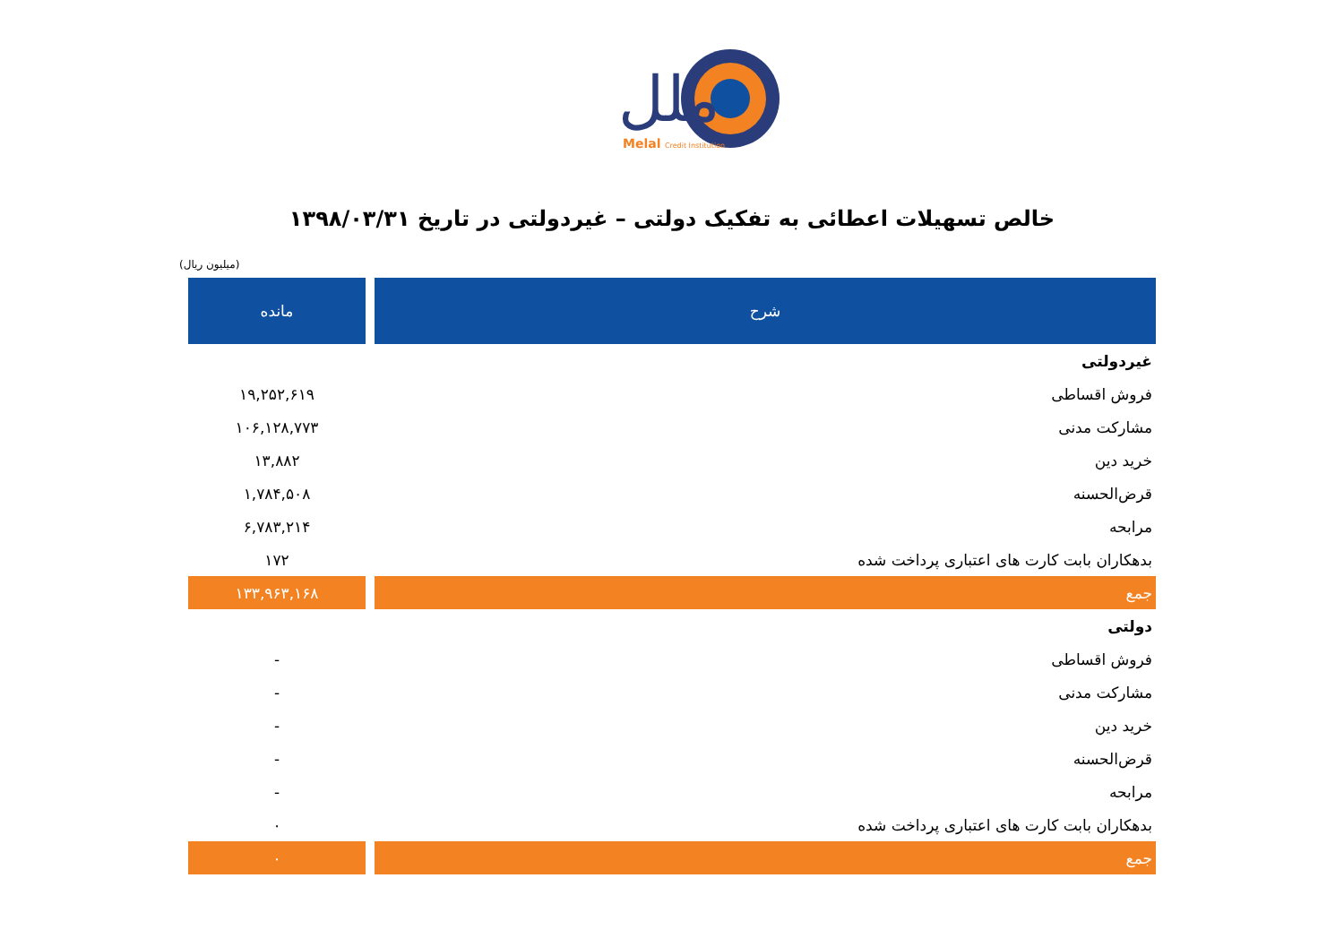ملل
Melal
Credit Institution
خالص تسهیلات اعطائی به تفکیک دولتی – غیردولتی در تاریخ ۱۳۹۸/۰۳/۳۱
(میلیون ریال)
| شرح | مانده |
| --- | --- |
| غیردولتی | |
| فروش اقساطی | ۱۹,۲۵۲,۶۱۹ |
| مشارکت مدنی | ۱۰۶,۱۲۸,۷۷۳ |
| خرید دین | ۱۳,۸۸۲ |
| قرض‌الحسنه | ۱,۷۸۴,۵۰۸ |
| مرابحه | ۶,۷۸۳,۲۱۴ |
| بدهکاران بابت کارت های اعتباری پرداخت شده | ۱۷۲ |
| جمع | ۱۳۳,۹۶۳,۱۶۸ |
| دولتی | |
| فروش اقساطی | - |
| مشارکت مدنی | - |
| خرید دین | - |
| قرض‌الحسنه | - |
| مرابحه | - |
| بدهکاران بابت کارت های اعتباری پرداخت شده | ۰ |
| جمع | ۰ |